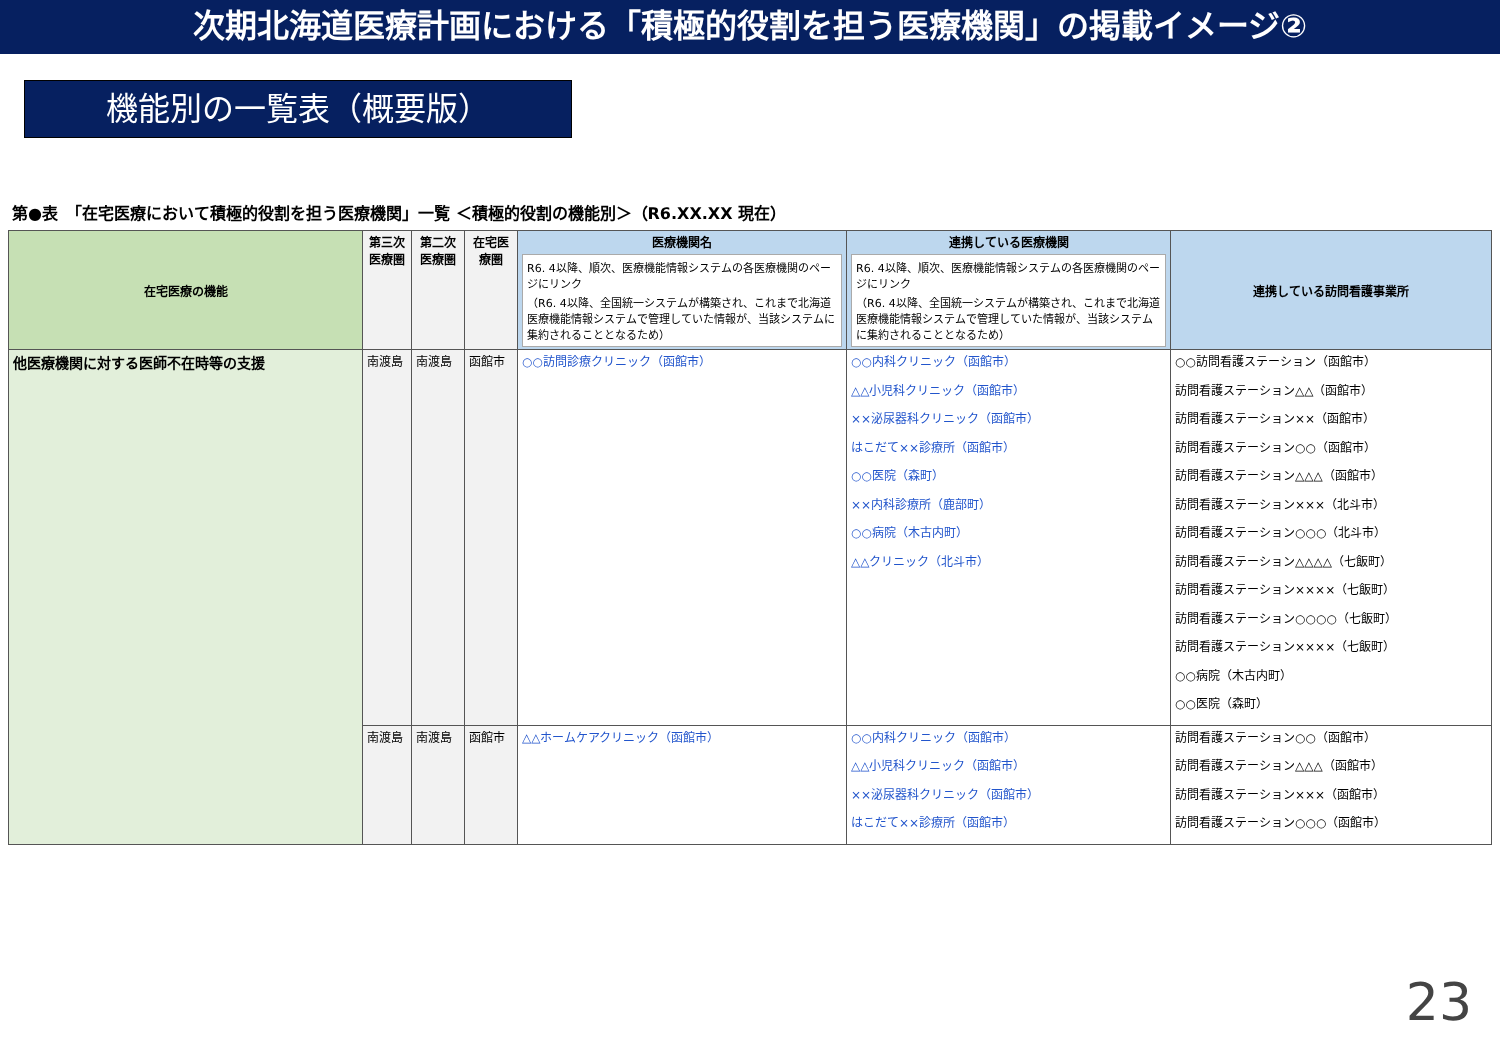次期北海道医療計画における「積極的役割を担う医療機関」の掲載イメージ②
機能別の一覧表（概要版）
第●表　「在宅医療において積極的役割を担う医療機関」一覧 ＜積極的役割の機能別＞（R6.XX.XX 現在）
| 在宅医療の機能 | 第三次医療圏 | 第二次医療圏 | 在宅医療圏 | 医療機関名 R6. 4以降、順次、医療機能情報システムの各医療機関のページにリンク （R6. 4以降、全国統一システムが構築され、これまで北海道医療機能情報システムで管理していた情報が、当該システムに集約されることとなるため） | 連携している医療機関 R6. 4以降、順次、医療機能情報システムの各医療機関のページにリンク （R6. 4以降、全国統一システムが構築され、これまで北海道医療機能情報システムで管理していた情報が、当該システムに集約されることとなるため） | 連携している訪問看護事業所 |
| --- | --- | --- | --- | --- | --- | --- |
| 他医療機関に対する医師不在時等の支援 | 南渡島 | 南渡島 | 函館市 | ○○訪問診療クリニック（函館市） | ○○内科クリニック（函館市） △△小児科クリニック（函館市） ××泌尿器科クリニック（函館市） はこだて××診療所（函館市） ○○医院（森町） ××内科診療所（鹿部町） ○○病院（木古内町） △△クリニック（北斗市） | ○○訪問看護ステーション（函館市） 訪問看護ステーション△△（函館市） 訪問看護ステーション××（函館市） 訪問看護ステーション○○（函館市） 訪問看護ステーション△△△（函館市） 訪問看護ステーション×××（北斗市） 訪問看護ステーション○○○（北斗市） 訪問看護ステーション△△△△（七飯町） 訪問看護ステーション××××（七飯町） 訪問看護ステーション○○○○（七飯町） 訪問看護ステーション××××（七飯町） ○○病院（木古内町） ○○医院（森町） |
| | 南渡島 | 南渡島 | 函館市 | △△ホームケアクリニック（函館市） | ○○内科クリニック（函館市） △△小児科クリニック（函館市） ××泌尿器科クリニック（函館市） はこだて××診療所（函館市） | 訪問看護ステーション○○（函館市） 訪問看護ステーション△△△（函館市） 訪問看護ステーション×××（函館市） 訪問看護ステーション○○○（函館市） |
23